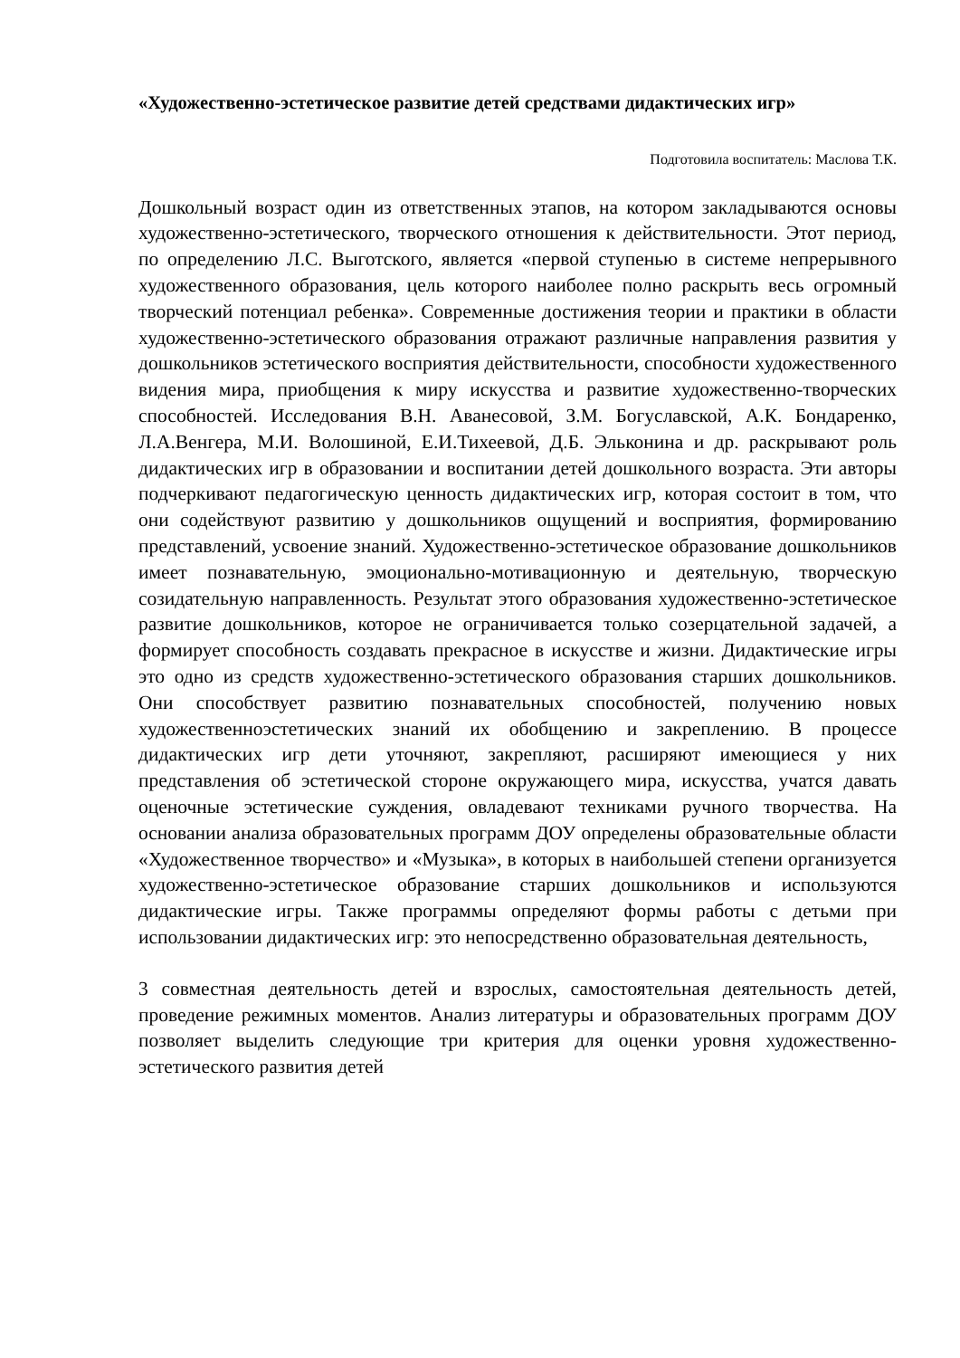«Художественно-эстетическое развитие детей средствами дидактических игр»
Подготовила воспитатель: Маслова Т.К.
Дошкольный возраст один из ответственных этапов, на котором закладываются основы художественно-эстетического, творческого отношения к действительности. Этот период, по определению Л.С. Выготского, является «первой ступенью в системе непрерывного художественного образования, цель которого наиболее полно раскрыть весь огромный творческий потенциал ребенка». Современные достижения теории и практики в области художественно-эстетического образования отражают различные направления развития у дошкольников эстетического восприятия действительности, способности художественного видения мира, приобщения к миру искусства и развитие художественно-творческих способностей. Исследования В.Н. Аванесовой, З.М. Богуславской, А.К. Бондаренко, Л.А.Венгера, М.И. Волошиной, Е.И.Тихеевой, Д.Б. Эльконина и др. раскрывают роль дидактических игр в образовании и воспитании детей дошкольного возраста. Эти авторы подчеркивают педагогическую ценность дидактических игр, которая состоит в том, что они содействуют развитию у дошкольников ощущений и восприятия, формированию представлений, усвоение знаний. Художественно-эстетическое образование дошкольников имеет познавательную, эмоционально-мотивационную и деятельную, творческую созидательную направленность. Результат этого образования художественно-эстетическое развитие дошкольников, которое не ограничивается только созерцательной задачей, а формирует способность создавать прекрасное в искусстве и жизни. Дидактические игры это одно из средств художественно-эстетического образования старших дошкольников. Они способствует развитию познавательных способностей, получению новых художественноэстетических знаний их обобщению и закреплению. В процессе дидактических игр дети уточняют, закрепляют, расширяют имеющиеся у них представления об эстетической стороне окружающего мира, искусства, учатся давать оценочные эстетические суждения, овладевают техниками ручного творчества. На основании анализа образовательных программ ДОУ определены образовательные области «Художественное творчество» и «Музыка», в которых в наибольшей степени организуется художественно-эстетическое образование старших дошкольников и используются дидактические игры. Также программы определяют формы работы с детьми при использовании дидактических игр: это непосредственно образовательная деятельность,
3 совместная деятельность детей и взрослых, самостоятельная деятельность детей, проведение режимных моментов. Анализ литературы и образовательных программ ДОУ позволяет выделить следующие три критерия для оценки уровня художественно-эстетического развития детей